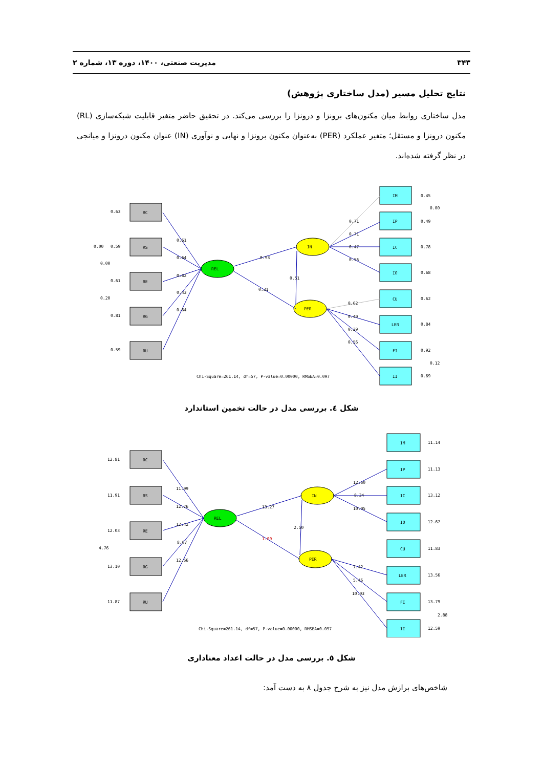۳۴۳ مدیریت صنعتی، ۱۴۰۰، دوره ۱۳، شماره ۲
نتایج تحلیل مسیر (مدل ساختاری پژوهش)
مدل ساختاری روابط میان مکنون‌های برونزا و درونزا را بررسی می‌کند. در تحقیق حاضر متغیر قابلیت شبکه‌سازی (RL) مکنون درونزا و مستقل؛ متغیر عملکرد (PER) به‌عنوان مکنون برونزا و نهایی و نوآوری (IN) عنوان مکنون درونزا و میانجی در نظر گرفته شده‌اند.
RC
RS
RE
RG
RU
IM
IP
IC
IO
CU
LER
FI
II
REL
IN
PER
0.63
0.59
0.61
0.81
0.59
0.00
0.00
0.20
0.61
0.64
0.62
0.43
0.64
0.93
0.31
0.51
0.71
0.71
0.47
0.56
0.62
0.40
0.29
0.56
0.45
0.00
0.49
0.78
0.68
0.62
0.84
0.92
0.12
0.69
Chi-Square=261.14, df=57, P-value=0.00000, RMSEA=0.097
شکل ٤. بررسی مدل در حالت تخمین استاندارد
RC
RS
RE
RG
RU
IM
IP
IC
IO
CU
LER
FI
II
REL
IN
PER
12.81
11.91
12.03
13.10
11.87
4.76
11.99
12.76
12.42
8.07
12.66
13.27
1.00
2.50
12.60
8.34
10.05
7.42
5.46
10.03
11.14
11.13
13.12
12.67
11.83
13.56
13.79
2.88
12.59
Chi-Square=261.14, df=57, P-value=0.00000, RMSEA=0.097
شکل ٥. بررسی مدل در حالت اعداد معناداری
شاخص‌های برازش مدل نیز به شرح جدول ۸ به دست آمد: